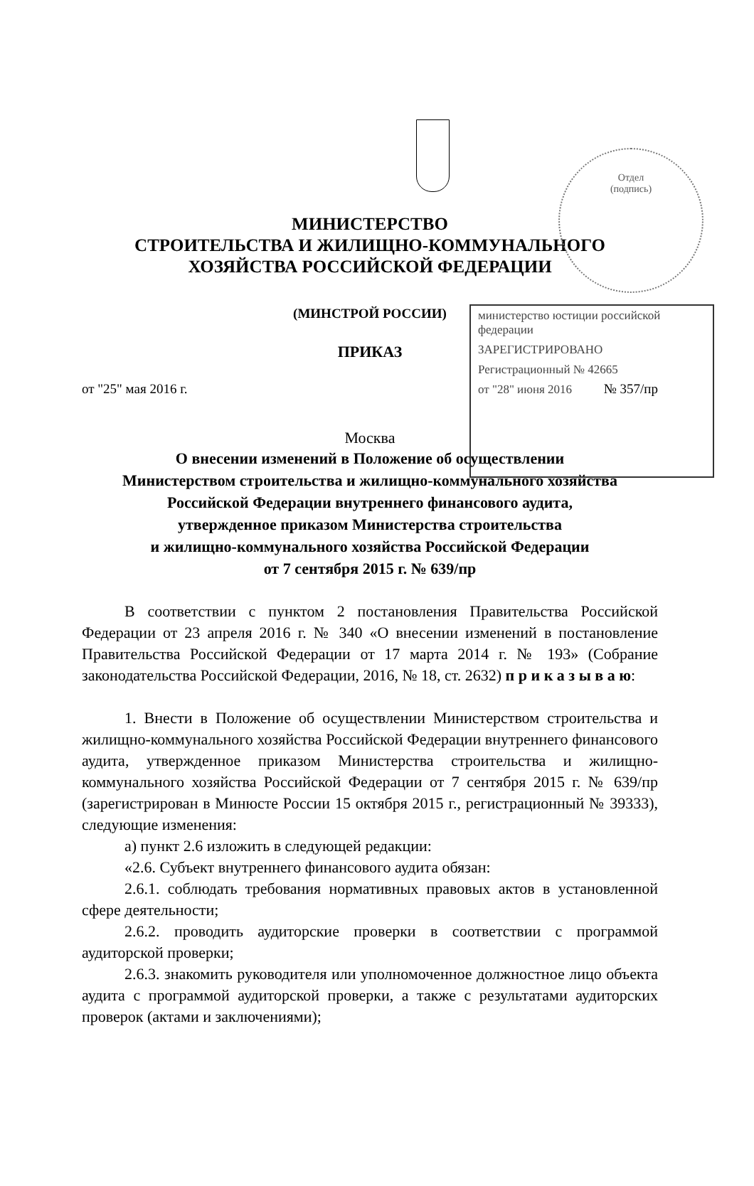Отдел
(подпись)
министерство юстиции российской федерации
ЗАРЕГИСТРИРОВАНО
Регистрационный № 42665
от "28" июня 2016
МИНИСТЕРСТВО
СТРОИТЕЛЬСТВА И ЖИЛИЩНО-КОММУНАЛЬНОГО
ХОЗЯЙСТВА РОССИЙСКОЙ ФЕДЕРАЦИИ
(МИНСТРОЙ РОССИИ)
ПРИКАЗ
от "25" мая 2016 г. № 357/пр
Москва
О внесении изменений в Положение об осуществлении
Министерством строительства и жилищно-коммунального хозяйства
Российской Федерации внутреннего финансового аудита,
утвержденное приказом Министерства строительства
и жилищно-коммунального хозяйства Российской Федерации
от 7 сентября 2015 г. № 639/пр
В соответствии с пунктом 2 постановления Правительства Российской Федерации от 23 апреля 2016 г. № 340 «О внесении изменений в постановление Правительства Российской Федерации от 17 марта 2014 г. № 193» (Собрание законодательства Российской Федерации, 2016, № 18, ст. 2632) п р и к а з ы в а ю:
1. Внести в Положение об осуществлении Министерством строительства и жилищно-коммунального хозяйства Российской Федерации внутреннего финансового аудита, утвержденное приказом Министерства строительства и жилищно-коммунального хозяйства Российской Федерации от 7 сентября 2015 г. № 639/пр (зарегистрирован в Минюсте России 15 октября 2015 г., регистрационный № 39333), следующие изменения:
а) пункт 2.6 изложить в следующей редакции:
«2.6. Субъект внутреннего финансового аудита обязан:
2.6.1. соблюдать требования нормативных правовых актов в установленной сфере деятельности;
2.6.2. проводить аудиторские проверки в соответствии с программой аудиторской проверки;
2.6.3. знакомить руководителя или уполномоченное должностное лицо объекта аудита с программой аудиторской проверки, а также с результатами аудиторских проверок (актами и заключениями);